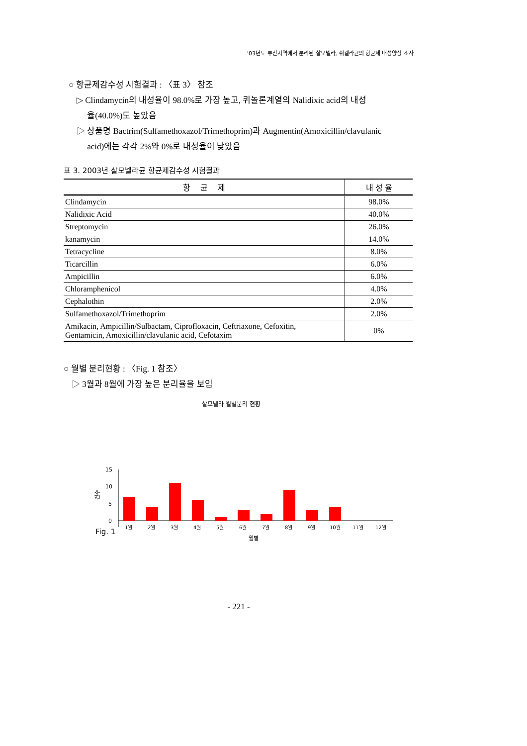'03년도 부산지역에서 분리된 살모넬라, 쉬겔라균의 항균제 내성양상 조사
○ 항균제감수성 시험결과 : 〈표 3〉 참조
▷ Clindamycin의 내성율이 98.0%로 가장 높고, 퀴놀론계열의 Nalidixic acid의 내성
율(40.0%)도 높았음
▷ 상품명 Bactrim(Sulfamethoxazol/Trimethoprim)과 Augmentin(Amoxicillin/clavulanic
acid)에는 각각 2%와 0%로 내성율이 낮았음
표 3. 2003년 살모넬라균 항균제감수성 시험결과
| 항 균 제 | 내 성 율 |
| --- | --- |
| Clindamycin | 98.0% |
| Nalidixic Acid | 40.0% |
| Streptomycin | 26.0% |
| kanamycin | 14.0% |
| Tetracycline | 8.0% |
| Ticarcillin | 6.0% |
| Ampicillin | 6.0% |
| Chloramphenicol | 4.0% |
| Cephalothin | 2.0% |
| Sulfamethoxazol/Trimethoprim | 2.0% |
| Amikacin, Ampicillin/Sulbactam, Ciprofloxacin, Ceftriaxone, Cefoxitin, Gentamicin, Amoxicillin/clavulanic acid, Cefotaxim | 0% |
○ 월별 분리현황 : 〈Fig. 1 참조〉
▷ 3월과 8월에 가장 높은 분리율을 보임
살모넬라 월별분리 현황
15
10
5
0
건수
1월
2월
3월
4월
5월
6월
7월
8월
9월
10월
11월
12월
월별
Fig. 1
- 221 -